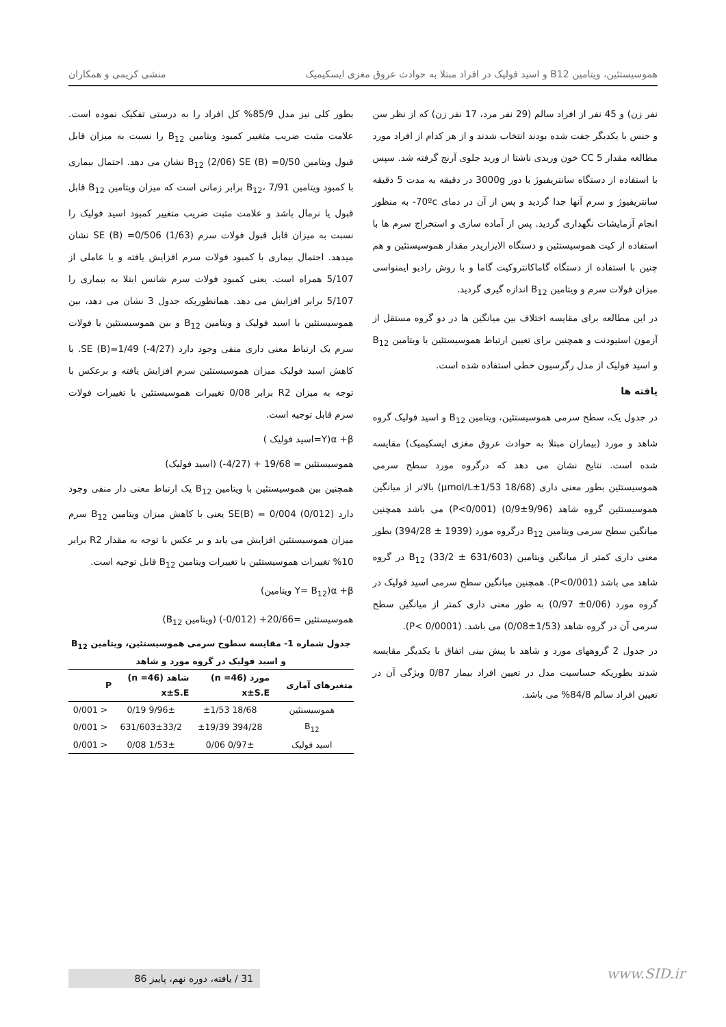هموسیستئین، ویتامین B12 و اسید فولیک در افراد مبتلا به حوادث عروق مغزی ایسکیمیک منشی کریمی و همکاران
نفر زن) و 45 نفر از افراد سالم (29 نفر مرد، 17 نفر زن) که از نظر سن و جنس با یکدیگر جفت شده بودند انتخاب شدند و از هر کدام از افراد مورد مطالعه مقدار 5 CC خون وریدی ناشتا از ورید جلوی آرنج گرفته شد. سپس با استفاده از دستگاه سانتریفیوژ با دور 3000g در دقیقه به مدت 5 دقیقه سانتریفیوژ و سرم آنها جدا گردید و پس از آن در دمای 70ºc- به منظور انجام آزمایشات نگهداری گردید. پس از آماده سازی و استخراج سرم ها با استفاده از کیت هموسیستئین و دستگاه الایزاریدر مقدار هموسیستئین و هم چنین با استفاده از دستگاه گاماکانتروکیت گاما و با روش رادیو ایمنواسی میزان فولات سرم و ویتامین B<sub>12</sub> اندازه گیری گردید.
در این مطالعه برای مقایسه اختلاف بین میانگین ها در دو گروه مستقل از آزمون استیودنت و همچنین برای تعیین ارتباط هموسیستئین با ویتامین B<sub>12</sub> و اسید فولیک از مدل رگرسیون خطی استفاده شده است.
یافته ها
در جدول یک، سطح سرمی هموسیستئین، ویتامین B<sub>12</sub> و اسید فولیک گروه شاهد و مورد (بیماران مبتلا به حوادث عروق مغزی ایسکیمیک) مقایسه شده است. نتایج نشان می دهد که درگروه مورد سطح سرمی هموسیستئین بطور معنی داری (18/68 μmol/L±1/53) بالاتر از میانگین هموسیستئین گروه شاهد (9/96±0/9) (P<0/001) می باشد همچنین میانگین سطح سرمی ویتامین B<sub>12</sub> درگروه مورد (1939 ± 394/28) بطور معنی داری کمتر از میانگین ویتامین B<sub>12</sub> (33/2 ± 631/603) در گروه شاهد می باشد (P<0/001). همچنین میانگین سطح سرمی اسید فولیک در گروه مورد (0/06± 0/97) به طور معنی داری کمتر از میانگین سطح سرمی آن در گروه شاهد (1/53±0/08) می باشد. (P< 0/0001).
در جدول 2 گروههای مورد و شاهد با پیش بینی اتفاق با یکدیگر مقایسه شدند بطوریکه حساسیت مدل در تعیین افراد بیمار 0/87 ویژگی آن در تعیین افراد سالم 84/8% می باشد.
بطور کلی نیز مدل 85/9% کل افراد را به درستی تفکیک نموده است. علامت مثبت ضریب متغییر کمبود ویتامین B<sub>12</sub> را نسبت به میزان قابل قبول ویتامین B<sub>12</sub> (2/06) SE (B) =0/50 نشان می دهد. احتمال بیماری با کمبود ویتامین B<sub>12</sub>، 7/91 برابر زمانی است که میزان ویتامین B<sub>12</sub> قابل قبول یا نرمال باشد و علامت مثبت ضریب متغییر کمبود اسید فولیک را نسبت به میزان قابل قبول فولات سرم (1/63) SE (B) =0/506 نشان میدهد. احتمال بیماری با کمبود فولات سرم افزایش یافته و با عاملی از 5/107 همراه است. یعنی کمبود فولات سرم شانس ابتلا به بیماری را 5/107 برابر افزایش می دهد. همانطوریکه جدول 3 نشان می دهد، بین هموسیستئین با اسید فولیک و ویتامین B<sub>12</sub> و بین هموسیستئین با فولات سرم یک ارتباط معنی داری منفی وجود دارد (4/27-) SE (B)=1/49. با کاهش اسید فولیک میزان هموسیستئین سرم افزایش یافته و برعکس با توجه به میزان R2 برابر 0/08 تغییرات هموسیستئین با تغییرات فولات سرم قابل توجیه است.
α +β(Y=اسید فولیک )
هموسیستئین = 19/68 + (4/27-) (اسید فولیک)
همچنین بین هموسیستئین با ویتامین B<sub>12</sub> یک ارتباط معنی دار منفی وجود دارد (0/012) SE(B) = 0/004 یعنی با کاهش میزان ویتامین B<sub>12</sub> سرم میزان هموسیستئین افزایش می یابد و بر عکس با توجه به مقدار R2 برابر 10% تغییرات هموسیستئین با تغییرات ویتامین B<sub>12</sub> قابل توجیه است.
α +β(Y= B<sub>12</sub> ویتامین)
هموسیستئین =20/66+ (0/012-) (ویتامین B<sub>12</sub>)
جدول شماره 1- مقایسه سطوح سرمی هموسیستئین، ویتامین B<sub>12</sub>
و اسید فولیک در گروه مورد و شاهد
| متغیرهای آماری | مورد (n =46) x±S.E | شاهد (n =46) x±S.E | P |
| --- | --- | --- | --- |
| هموسیستئین | 18/68 ±1/53 | 9/96± 0/19 | < 0/001 |
| B<sub>12</sub> | 394/28 ±19/39 | 631/603±33/2 | < 0/001 |
| اسید فولیک | 0/97± 0/06 | 1/53± 0/08 | < 0/001 |
31 / یافته، دوره نهم، پاییز 86 www.SID.ir